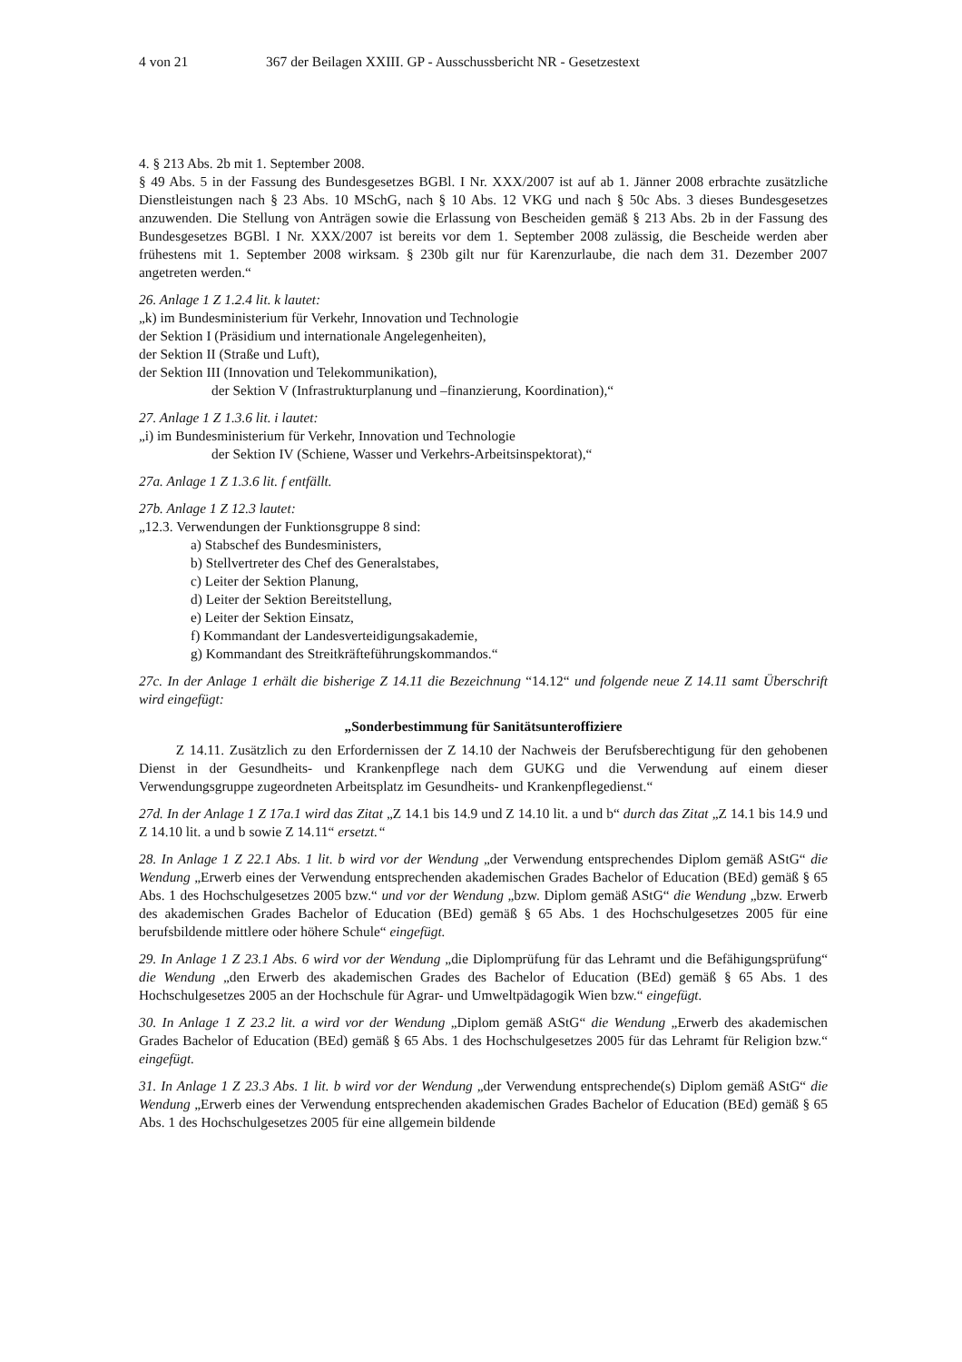4 von 21 367 der Beilagen XXIII. GP - Ausschussbericht NR - Gesetzestext
4. § 213 Abs. 2b mit 1. September 2008.
§ 49 Abs. 5 in der Fassung des Bundesgesetzes BGBl. I Nr. XXX/2007 ist auf ab 1. Jänner 2008 erbrachte zusätzliche Dienstleistungen nach § 23 Abs. 10 MSchG, nach § 10 Abs. 12 VKG und nach § 50c Abs. 3 dieses Bundesgesetzes anzuwenden. Die Stellung von Anträgen sowie die Erlassung von Bescheiden gemäß § 213 Abs. 2b in der Fassung des Bundesgesetzes BGBl. I Nr. XXX/2007 ist bereits vor dem 1. September 2008 zulässig, die Bescheide werden aber frühestens mit 1. September 2008 wirksam. § 230b gilt nur für Karenzurlaube, die nach dem 31. Dezember 2007 angetreten werden.“
26. Anlage 1 Z 1.2.4 lit. k lautet:
„k) im Bundesministerium für Verkehr, Innovation und Technologie
der Sektion I (Präsidium und internationale Angelegenheiten),
der Sektion II (Straße und Luft),
der Sektion III (Innovation und Telekommunikation),
der Sektion V (Infrastrukturplanung und –finanzierung, Koordination),“
27. Anlage 1 Z 1.3.6 lit. i lautet:
„i) im Bundesministerium für Verkehr, Innovation und Technologie
der Sektion IV (Schiene, Wasser und Verkehrs-Arbeitsinspektorat),“
27a. Anlage 1 Z 1.3.6 lit. f entfällt.
27b. Anlage 1 Z 12.3 lautet:
„12.3. Verwendungen der Funktionsgruppe 8 sind:
a) Stabschef des Bundesministers,
b) Stellvertreter des Chef des Generalstabes,
c) Leiter der Sektion Planung,
d) Leiter der Sektion Bereitstellung,
e) Leiter der Sektion Einsatz,
f) Kommandant der Landesverteidigungsakademie,
g) Kommandant des Streitkräfteführungskommandos.“
27c. In der Anlage 1 erhält die bisherige Z 14.11 die Bezeichnung “14.12“ und folgende neue Z 14.11 samt Überschrift wird eingefügt:
„Sonderbestimmung für Sanitätsunteroffiziere
Z 14.11. Zusätzlich zu den Erfordernissen der Z 14.10 der Nachweis der Berufsberechtigung für den gehobenen Dienst in der Gesundheits- und Krankenpflege nach dem GUKG und die Verwendung auf einem dieser Verwendungsgruppe zugeordneten Arbeitsplatz im Gesundheits- und Krankenpflegedienst.“
27d. In der Anlage 1 Z 17a.1 wird das Zitat „Z 14.1 bis 14.9 und Z 14.10 lit. a und b“ durch das Zitat „Z 14.1 bis 14.9 und Z 14.10 lit. a und b sowie Z 14.11“ ersetzt.“
28. In Anlage 1 Z 22.1 Abs. 1 lit. b wird vor der Wendung „der Verwendung entsprechendes Diplom gemäß AStG“ die Wendung „Erwerb eines der Verwendung entsprechenden akademischen Grades Bachelor of Education (BEd) gemäß § 65 Abs. 1 des Hochschulgesetzes 2005 bzw.“ und vor der Wendung „bzw. Diplom gemäß AStG“ die Wendung „bzw. Erwerb des akademischen Grades Bachelor of Education (BEd) gemäß § 65 Abs. 1 des Hochschulgesetzes 2005 für eine berufsbildende mittlere oder höhere Schule“ eingefügt.
29. In Anlage 1 Z 23.1 Abs. 6 wird vor der Wendung „die Diplomprüfung für das Lehramt und die Befähigungsprüfung“ die Wendung „den Erwerb des akademischen Grades des Bachelor of Education (BEd) gemäß § 65 Abs. 1 des Hochschulgesetzes 2005 an der Hochschule für Agrar- und Umweltpädagogik Wien bzw.“ eingefügt.
30. In Anlage 1 Z 23.2 lit. a wird vor der Wendung „Diplom gemäß AStG“ die Wendung „Erwerb des akademischen Grades Bachelor of Education (BEd) gemäß § 65 Abs. 1 des Hochschulgesetzes 2005 für das Lehramt für Religion bzw.“ eingefügt.
31. In Anlage 1 Z 23.3 Abs. 1 lit. b wird vor der Wendung „der Verwendung entsprechende(s) Diplom gemäß AStG“ die Wendung „Erwerb eines der Verwendung entsprechenden akademischen Grades Bachelor of Education (BEd) gemäß § 65 Abs. 1 des Hochschulgesetzes 2005 für eine allgemein bildende